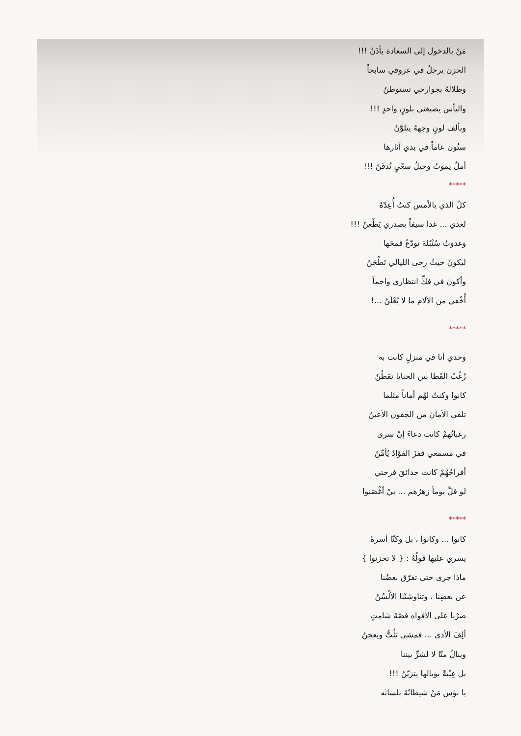مَنْ بالدخول إلى السعادة يأذَنُ !!!
الحزن يرحلُ في عروقي سابحاً
وظلالهُ بجوارحي تستوطنُ
واليأس يصبغني بلونٍ واحدٍ !!!
وبألف لونٍ وجههُ يتلوَّنُ
ستُون عاماً في يدي آثارها
أملٌ يموتُ وخيلُ سعْيٍ تُدفَنُ !!!
*****
كلّ الذي بالأمس كنتُ أُعِدّهُ
لغدي ... غدا سيفاً بصدري يَطْعنُ !!!
وغدوتُ سُنْبُلةَ تودّعُ قمحَها
ليكونَ حيثُ رحى الليالي تَطْحَنُ
وأكونَ في فكِّ انتظاري واجماً
أُخْفي من الألام ما لا يُعْلَنُ ...!
*****
وحدي أنا في منزلٍ كانت به
زُغُبُ القَطا بين الحنايا تقطُنُ
كانوا وكنتُ لهُم أماناً مثلما
تلقىٰ الأمانَ من الجفون الأعينُ
رغباتُهمْ كانت دعاءَ إنْ سرى
في مسمعي قفزَ الفؤادُ يُأمِّنُ
أفراحُهُمْ كانت حدائقَ فرحتي
لو قلَّ يوماً زهرُهم ... بيْ أغْصَنوا
*****
كانوا ... وكانوا ، بل وكنّا أسرةً
يسري عليها قولُهُ : { لا تحزنوا }
ماذا جرى حتى تفرّق بعضُنا
عن بعضِنا ، وتناوشَتْنا الألْسُنُ
صرْنا على الأفواه قصّةَ شامتٍ
ألِفَ الأذى ... فمشى يَلُتُّ ويعجنُ
وينالُ منّا لا لشرٍّ بيننا
بل غِيْبةً بوَبالها يتزيّنُ !!!
يا بؤس مَنْ شيطانُهُ بلسانه